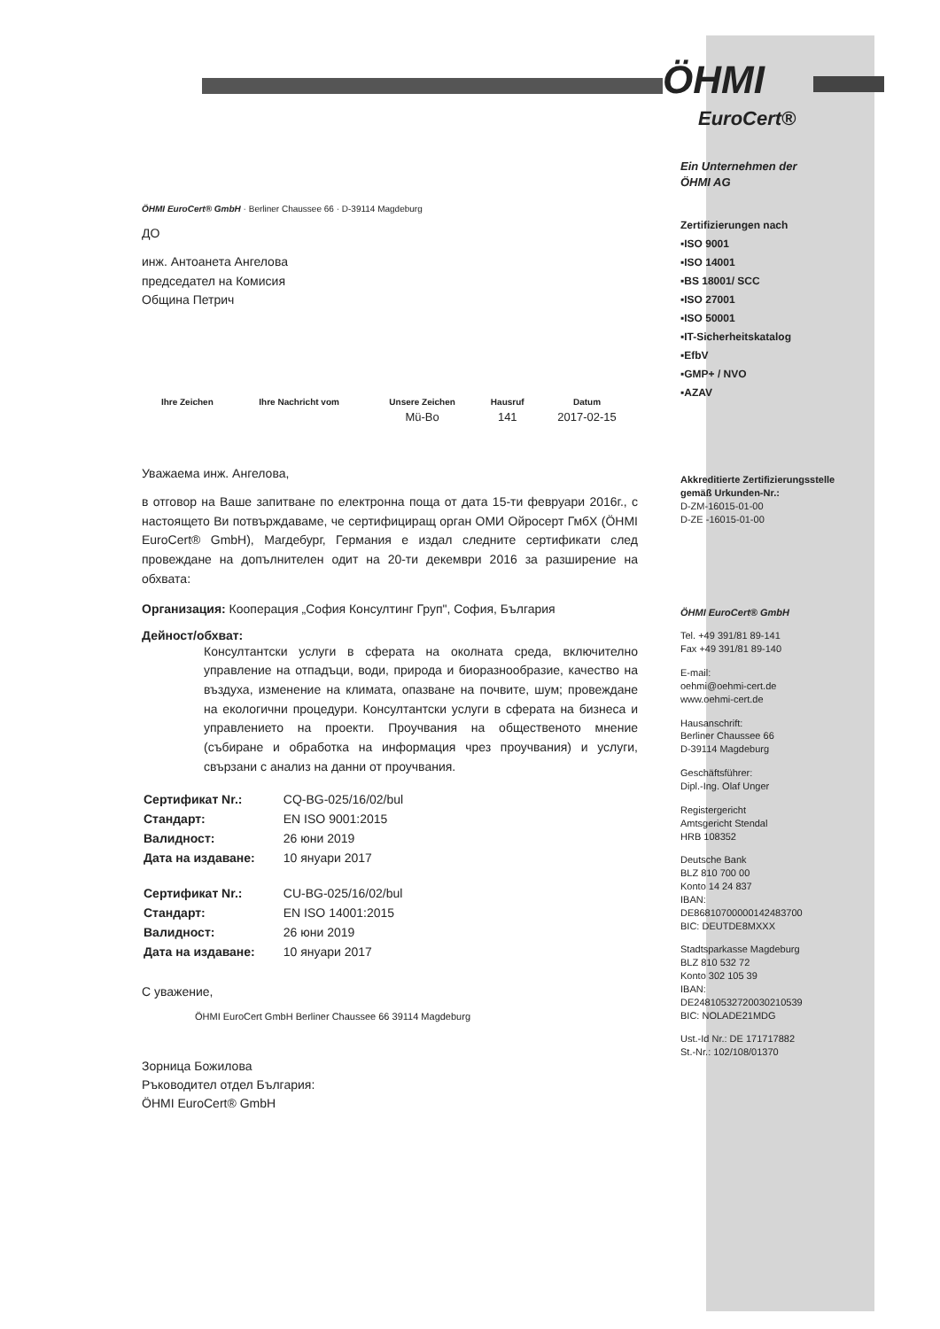ÖHMI EuroCert® GmbH · Berliner Chaussee 66 · D-39114 Magdeburg
ДО
инж. Антоанета Ангелова
председател на Комисия
Община Петрич
| Ihre Zeichen | Ihre Nachricht vom | Unsere Zeichen | Hausruf | Datum |
| --- | --- | --- | --- | --- |
| | | Mü-Bo | 141 | 2017-02-15 |
Уважаема инж. Ангелова,
в отговор на Ваше запитване по електронна поща от дата 15-ти февруари 2016г., с настоящето Ви потвърждаваме, че сертифициращ орган ОМИ Ойросерт ГмбХ (ÖHMI EuroCert® GmbH), Магдебург, Германия е издал следните сертификати след провеждане на допълнителен одит на 20-ти декември 2016 за разширение на обхвата:
Организация: Кооперация „София Консултинг Груп", София, България
Дейност/обхват:
Консултантски услуги в сферата на околната среда, включително управление на отпадъци, води, природа и биоразнообразие, качество на въздуха, изменение на климата, опазване на почвите, шум; провеждане на екологични процедури. Консултантски услуги в сферата на бизнеса и управлението на проекти. Проучвания на общественото мнение (събиране и обработка на информация чрез проучвания) и услуги, свързани с анализ на данни от проучвания.
| Сертификат Nr.: | CQ-BG-025/16/02/bul |
| Стандарт: | EN ISO 9001:2015 |
| Валидност: | 26 юни 2019 |
| Дата на издаване: | 10 януари 2017 |
| Сертификат Nr.: | CU-BG-025/16/02/bul |
| Стандарт: | EN ISO 14001:2015 |
| Валидност: | 26 юни 2019 |
| Дата на издаване: | 10 януари 2017 |
С уважение,
ÖHMI EuroCert GmbH Berliner Chaussee 66 39114 Magdeburg
Зорница Божилова
Ръководител отдел България:
ÖHMI EuroCert® GmbH
ÖHMI
EuroCert®
Ein Unternehmen der
ÖHMI AG
Zertifizierungen nach
▪ISO 9001
▪ISO 14001
▪BS 18001/ SCC
▪ISO 27001
▪ISO 50001
▪IT-Sicherheitskatalog
▪EfbV
▪GMP+ / NVO
▪AZAV
Akkreditierte Zertifizierungsstelle gemäß Urkunden-Nr.:
D-ZM-16015-01-00
D-ZE -16015-01-00
ÖHMI EuroCert® GmbH
Tel. +49 391/81 89-141
Fax +49 391/81 89-140
E-mail:
oehmi@oehmi-cert.de
www.oehmi-cert.de
Hausanschrift:
Berliner Chaussee 66
D-39114 Magdeburg
Geschäftsführer:
Dipl.-Ing. Olaf Unger
Registergericht
Amtsgericht Stendal
HRB 108352
Deutsche Bank
BLZ 810 700 00
Konto 14 24 837
IBAN:
DE86810700000142483700
BIC: DEUTDE8MXXX
Stadtsparkasse Magdeburg
BLZ 810 532 72
Konto 302 105 39
IBAN:
DE24810532720030210539
BIC: NOLADE21MDG
Ust.-Id Nr.: DE 171717882
St.-Nr.: 102/108/01370